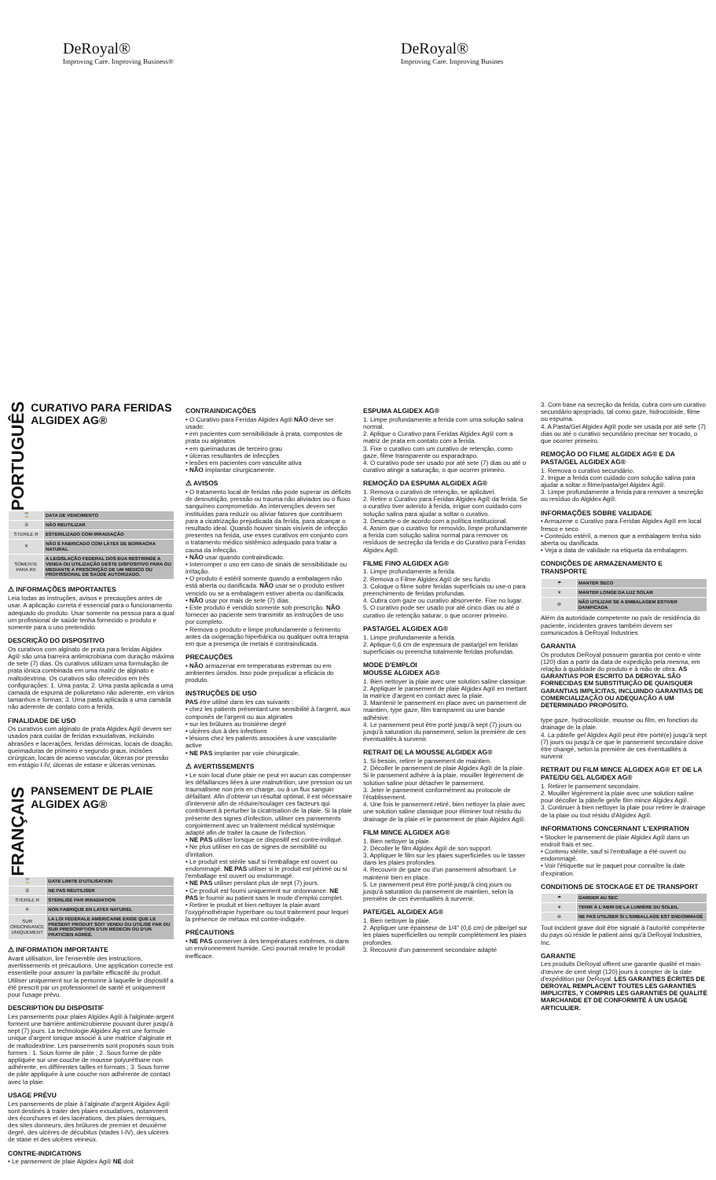DeRoyal®
Improving Care. Improving Business®
DeRoyal®
Improving Care. Improving Busines
PORTUGUÊS
CURATIVO PARA FERIDAS ALGIDEX AG®
| ⌛ | DATA DE VENCIMENTO |
| ② | NÃO REUTILIZAR |
| STERILE R | ESTERILIZADO COM IRRADIAÇÃO |
| ✕ | NÃO É FABRICADO COM LÁTEX DE BORRACHA NATURAL |
| SOMENTE PARA RX | A LEGISLAÇÃO FEDERAL DOS EUA RESTRINGE A VENDA OU UTILIZAÇÃO DESTE DISPOSITIVO PARA OU MEDIANTE A PRESCRIÇÃO DE UM MÉDICO OU PROFISSIONAL DE SAÚDE AUTORIZADO. |
⚠ INFORMAÇÕES IMPORTANTES
Leia todas as instruções, avisos e precauções antes de usar. A aplicação correta é essencial para o funcionamento adequado do produto. Usar somente na pessoa para a qual um profissional de saúde tenha fornecido o produto e somente para o uso pretendido.
DESCRIÇÃO DO DISPOSITIVO
Os curativos com alginato de prata para feridas Algidex Ag® são uma barreira antimicrobiana com duração máxima de sete (7) dias. Os curativos utilizam uma formulação de prata iônica combinada em uma matriz de alginato e maltodextrina. Os curativos são oferecidos em três configurações: 1. Uma pasta; 2. Uma pasta aplicada a uma camada de espuma de poliuretano não aderente, em vários tamanhos e formas; 3. Uma pasta aplicada a uma camada não aderente de contato com a ferida.
FINALIDADE DE USO
Os curativos com alginato de prata Algidex Ag® devem ser usados para cuidar de feridas exsudativas, incluindo abrasões e lacerações, feridas dérmicas, locais de doação, queimaduras de primeiro e segundo graus, incisões cirúrgicas, locais de acesso vascular, úlceras por pressão em estágio I-IV, úlceras de estase e úlceras venosas.
FRANÇAIS
PANSEMENT DE PLAIE ALGIDEX AG®
| ⌛ | DATE LIMITE D'UTILISATION |
| ② | NE PAS RÉUTILISER |
| STERILE R | STÉRILISÉ PAR IRRADIATION |
| ✕ | NON FABRIQUE EN LATEX NATUREL |
| SUR ORDONNANCE UNIQUEMENT | LA LOI FÉDÉRALE AMÉRICAINE EXIGE QUE LE PRÉSENT PRODUIT SOIT VENDU OU UTILISÉ PAR OU SUR PRESCRIPTION D'UN MÉDECIN OU D'UN PRATICIEN AGRÉÉ. |
⚠ INFORMATION IMPORTANTE
Avant utilisation, lire l'ensemble des instructions, avertissements et précautions. Une application correcte est essentielle pour assurer la parfaite efficacité du produit. Utiliser uniquement sur la personne à laquelle le dispositif a été prescrit par un professionnel de santé et uniquement pour l'usage prévu.
DESCRIPTION DU DISPOSITIF
Les pansements pour plaies Algidex Ag® à l'alginate-argent forment une barrière antimicrobienne pouvant durer jusqu'à sept (7) jours. La technologie Algidex Ag est une formule unique d'argent ionique associé à une matrice d'alginate et de maltodextrine. Les pansements sont proposés sous trois formes : 1. Sous forme de pâte ; 2. Sous forme de pâte appliquée sur une couche de mousse polyuréthane non adhérente, en différentes tailles et formats ; 3. Sous forme de pâte appliquée à une couche non adhérente de contact avec la plaie.
USAGE PRÉVU
Les pansements de plaie à l'alginate d'argent Algidex Ag® sont destinés à traiter des plaies exsudatives, notamment des écorchures et des lacérations, des plaies dermiques, des sites donneurs, des brûlures de premier et deuxième degré, des ulcères de décubitus (stades I-IV), des ulcères de stase et des ulcères veineux.
CONTRE-INDICATIONS
• Le pansement de plaie Algidex Ag® NE doit
CONTRAINDICAÇÕES
• O Curativo para Feridas Algidex Ag® NÃO deve ser usado:
• em pacientes com sensibilidade à prata, compostos de prata ou alginatos
• em queimaduras de terceiro grau
• úlceras resultantes de infecções
• lesões em pacientes com vasculite ativa
• NÃO implantar cirurgicamente.
⚠ AVISOS
• O tratamento local de feridas não pode superar os déficits de desnutrição, pressão ou trauma não aliviados ou o fluxo sanguíneo comprometido. As intervenções devem ser instituídas para reduzir ou aliviar fatores que contribuem para a cicatrização prejudicada da ferida, para alcançar o resultado ideal. Quando houver sinais visíveis de infecção presentes na ferida, use esses curativos em conjunto com o tratamento médico sistêmico adequado para tratar a causa da infecção.
• NÃO usar quando contraindicado.
• Interromper o uso em caso de sinais de sensibilidade ou irritação.
• O produto é estéril somente quando a embalagem não está aberta ou danificada. NÃO usar se o produto estiver vencido ou se a embalagem estiver aberta ou danificada.
• NÃO usar por mais de sete (7) dias.
• Este produto é vendido somente sob prescrição. NÃO fornecer ao paciente sem transmitir as instruções de uso por completo.
• Remova o produto e limpe profundamente o ferimento antes da oxigenação hiperbárica ou qualquer outra terapia em que a presença de metais é contraindicada.
PRECAUÇÕES
• NÃO armazenar em temperaturas extremas ou em ambientes úmidos. Isso pode prejudicar a eficácia do produto.
INSTRUÇÕES DE USO
PAS être utilisé dans les cas suivants :
• chez les patients présentant une sensibilité à l'argent, aux composés de l'argent ou aux alginates
• sur les brûlures au troisième degré
• ulcères dus à des infections
• lésions chez les patients associées à une vascularite active
• NE PAS implanter par voie chirurgicale.
⚠ AVERTISSEMENTS
• Le soin local d'une plaie ne peut en aucun cas compenser les défaillances liées à une malnutrition, une pression ou un traumatisme non pris en charge, ou à un flux sanguin défaillant. Afin d'obtenir un résultat optimal, il est nécessaire d'intervenir afin de réduire/soulager ces facteurs qui contribuent à perturber la cicatrisation de la plaie. Si la plaie présente des signes d'infection, utiliser ces pansements conjointement avec un traitement médical systémique adapté afin de traiter la cause de l'infection.
• NE PAS utiliser lorsque ce dispositif est contre-indiqué.
• Ne plus utiliser en cas de signes de sensibilité ou d'irritation.
• Le produit est stérile sauf si l'emballage est ouvert ou endommagé. NE PAS utiliser si le produit est périmé ou si l'emballage est ouvert ou endommagé.
• NE PAS utiliser pendant plus de sept (7) jours.
• Ce produit est fourni uniquement sur ordonnance. NE PAS le fournir au patient sans le mode d'emploi complet.
• Retirer le produit et bien nettoyer la plaie avant l'oxygénothérapie hyperbare ou tout traitement pour lequel la présence de métaux est contre-indiquée.
PRÉCAUTIONS
• NE PAS conserver à des températures extrêmes, ni dans un environnement humide. Ceci pourrait rendre le produit inefficace.
ESPUMA ALGIDEX AG®
1. Limpe profundamente a ferida com uma solução salina normal.
2. Aplique o Curativo para Feridas Algidex Ag® com a matriz de prata em contato com a ferida.
3. Fixe o curativo com um curativo de retenção, como gaze, filme transparente ou esparadrapo.
4. O curativo pode ser usado por até sete (7) dias ou até o curativo atingir a saturação, o que ocorrer primeiro.
REMOÇÃO DA ESPUMA ALGIDEX AG®
1. Remova o curativo de retenção, se aplicável.
2. Retire o Curativo para Feridas Algidex Ag® da ferida. Se o curativo tiver aderido à ferida, irrigue com cuidado com solução salina para ajudar a soltar o curativo.
3. Descarte-o de acordo com a política institucional.
4. Assim que o curativo for removido, limpe profundamente a ferida com solução salina normal para remover os resíduos de secreção da ferida e do Curativo para Feridas Algidex Ag®.
FILME FINO ALGIDEX AG®
1. Limpe profundamente a ferida.
2. Remova o Filme Algidex Ag® de seu fundo.
3. Coloque o filme sobre feridas superficiais ou use-o para preenchimento de feridas profundas.
4. Cubra com gaze ou curativo absorvente. Fixe no lugar.
5. O curativo pode ser usado por até cinco dias ou até o curativo de retenção saturar, o que ocorrer primeiro.
PASTA/GEL ALGIDEX AG®
1. Limpe profundamente a ferida.
2. Aplique 0,6 cm de espessura de pasta/gel em feridas superficiais ou preencha totalmente feridas profundas.
MODE D'EMPLOI
MOUSSE ALGIDEX AG®
1. Bien nettoyer la plaie avec une solution saline classique.
2. Appliquer le pansement de plaie Algidex Ag® en mettant la matrice d'argent en contact avec la plaie.
3. Maintenir le pansement en place avec un pansement de maintien, type gaze, film transparent ou une bande adhésive.
4. Le pansement peut être porté jusqu'à sept (7) jours ou jusqu'à saturation du pansement, selon la première de ces éventualités à survenir.
RETRAIT DE LA MOUSSE ALGIDEX AG®
1. Si besoin, retirer le pansement de maintien.
2. Décoller le pansement de plaie Algidex Ag® de la plaie. Si le pansement adhère à la plaie, mouiller légèrement de solution saline pour détacher le pansement.
3. Jeter le pansement conformément au protocole de l'établissement.
4. Une fois le pansement retiré, bien nettoyer la plaie avec une solution saline classique pour éliminer tout résidu du drainage de la plaie et le pansement de plaie Algidex Ag®.
FILM MINCE ALGIDEX AG®
1. Bien nettoyer la plaie.
2. Décoller le film Algidex Ag® de son support.
3. Appliquer le film sur les plaies superficielles ou le tasser dans les plaies profondes.
4. Recouvrir de gaze ou d'un pansement absorbant. Le maintenir bien en place.
5. Le pansement peut être porté jusqu'à cinq jours ou jusqu'à saturation du pansement de maintien, selon la première de ces éventualités à survenir.
PATE/GEL ALGIDEX AG®
1. Bien nettoyer la plaie.
2. Appliquer une épaisseur de 1/4" (0,6 cm) de pâte/gel sur les plaies superficielles ou remplir complètement les plaies profondes.
3. Recouvrir d'un pansement secondaire adapté
3. Com base na secreção da ferida, cubra com um curativo secundário apropriado, tal como gaze, hidrocoloide, filme ou espuma.
4. A Pasta/Gel Algidex Ag® pode ser usada por até sete (7) dias ou até o curativo secundário precisar ser trocado, o que ocorrer primeiro.
REMOÇÃO DO FILME ALGIDEX AG® E DA PASTA/GEL ALGIDEX AG®
1. Remova o curativo secundário.
2. Irrigue a ferida com cuidado com solução salina para ajudar a soltar o filme/pasta/gel Algidex Ag®.
3. Limpe profundamente a ferida para remover a secreção ou resíduo do Algidex Ag®.
INFORMAÇÕES SOBRE VALIDADE
• Armazene o Curativo para Feridas Algidex Ag® em local fresco e seco.
• Conteúdo estéril, a menos que a embalagem tenha sido aberta ou danificada.
• Veja a data de validade na etiqueta da embalagem.
CONDIÇÕES DE ARMAZENAMENTO E TRANSPORTE
| ☂ | MANTER SECO |
| ☀ | MANTER LONGE DA LUZ SOLAR |
| ⊘ | NÃO UTILIZAR SE A EMBALAGEM ESTIVER DANIFICADA |
Além da autoridade competente no país de residência do paciente, incidentes graves também devem ser comunicados à DeRoyal Industries.
GARANTIA
Os produtos DeRoyal possuem garantia por cento e vinte (120) dias a partir da data de expedição pela mesma, em relação à qualidade do produto e à mão de obra. AS GARANTIAS POR ESCRITO DA DEROYAL SÃO FORNECIDAS EM SUBSTITUIÇÃO DE QUAISQUER GARANTIAS IMPLÍCITAS, INCLUINDO GARANTIAS DE COMERCIALIZAÇÃO OU ADEQUAÇÃO A UM DETERMINADO PROPÓSITO.
type gaze, hydrocolloïde, mousse ou film, en fonction du drainage de la plaie.
4. La pâte/le gel Algidex Ag® peut être porté(e) jusqu'à sept (7) jours ou jusqu'à ce que le pansement secondaire doive être changé, selon la première de ces éventualités à survenir.
RETRAIT DU FILM MINCE ALGIDEX AG® ET DE LA PATE/DU GEL ALGIDEX AG®
1. Retirer le pansement secondaire.
2. Mouiller légèrement la plaie avec une solution saline pour décoller la pâte/le gel/le film mince Algidex Ag®.
3. Continuer à bien nettoyer la plaie pour retirer le drainage de la plaie ou tout résidu d'Algidex Ag®.
INFORMATIONS CONCERNANT L'EXPIRATION
• Stocker le pansement de plaie Algidex Ag® dans un endroit frais et sec.
• Contenu stérile, sauf si l'emballage a été ouvert ou endommagé.
• Voir l'étiquette sur le paquet pour connaître la date d'expiration.
CONDITIONS DE STOCKAGE ET DE TRANSPORT
| ☂ | GARDER AU SEC |
| ☀ | TENIR À L'ABRI DE LA LUMIÈRE DU SOLEIL |
| ⊘ | NE PAS UTILISER SI L'EMBALLAGE EST ENDOMMAGÉ |
Tout incident grave doit être signalé à l'autorité compétente du pays où réside le patient ainsi qu'à DeRoyal Industries, Inc.
GARANTIE
Les produits DeRoyal offrent une garantie qualité et main-d'œuvre de cent vingt (120) jours à compter de la date d'expédition par DeRoyal. LES GARANTIES ÉCRITES DE DEROYAL REMPLACENT TOUTES LES GARANTIES IMPLICITES, Y COMPRIS LES GARANTIES DE QUALITÉ MARCHANDE ET DE CONFORMITÉ À UN USAGE ARTICULIER.